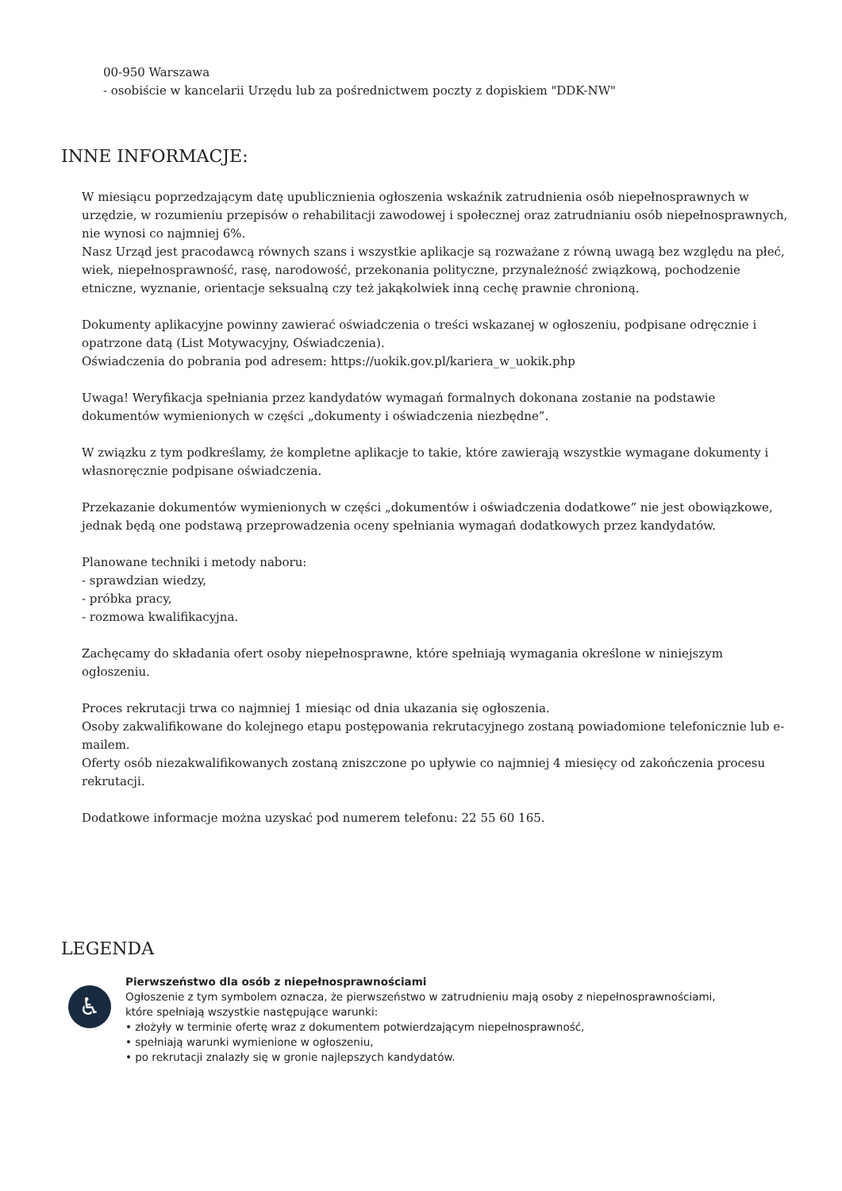00-950 Warszawa
- osobiście w kancelarii Urzędu lub za pośrednictwem poczty z dopiskiem "DDK-NW"
INNE INFORMACJE:
W miesiącu poprzedzającym datę upublicznienia ogłoszenia wskaźnik zatrudnienia osób niepełnosprawnych w urzędzie, w rozumieniu przepisów o rehabilitacji zawodowej i społecznej oraz zatrudnianiu osób niepełnosprawnych, nie wynosi co najmniej 6%.
Nasz Urząd jest pracodawcą równych szans i wszystkie aplikacje są rozważane z równą uwagą bez względu na płeć, wiek, niepełnosprawność, rasę, narodowość, przekonania polityczne, przynależność związkową, pochodzenie etniczne, wyznanie, orientacje seksualną czy też jakąkolwiek inną cechę prawnie chronioną.
Dokumenty aplikacyjne powinny zawierać oświadczenia o treści wskazanej w ogłoszeniu, podpisane odręcznie i opatrzone datą (List Motywacyjny, Oświadczenia).
Oświadczenia do pobrania pod adresem: https://uokik.gov.pl/kariera_w_uokik.php
Uwaga! Weryfikacja spełniania przez kandydatów wymagań formalnych dokonana zostanie na podstawie dokumentów wymienionych w części „dokumenty i oświadczenia niezbędne”.
W związku z tym podkreślamy, że kompletne aplikacje to takie, które zawierają wszystkie wymagane dokumenty i własnoręcznie podpisane oświadczenia.
Przekazanie dokumentów wymienionych w części „dokumentów i oświadczenia dodatkowe” nie jest obowiązkowe, jednak będą one podstawą przeprowadzenia oceny spełniania wymagań dodatkowych przez kandydatów.
Planowane techniki i metody naboru:
- sprawdzian wiedzy,
- próbka pracy,
- rozmowa kwalifikacyjna.
Zachęcamy do składania ofert osoby niepełnosprawne, które spełniają wymagania określone w niniejszym ogłoszeniu.
Proces rekrutacji trwa co najmniej 1 miesiąc od dnia ukazania się ogłoszenia.
Osoby zakwalifikowane do kolejnego etapu postępowania rekrutacyjnego zostaną powiadomione telefonicznie lub e-mailem.
Oferty osób niezakwalifikowanych zostaną zniszczone po upływie co najmniej 4 miesięcy od zakończenia procesu rekrutacji.
Dodatkowe informacje można uzyskać pod numerem telefonu: 22 55 60 165.
LEGENDA
♿
Pierwszeństwo dla osób z niepełnosprawnościami
Ogłoszenie z tym symbolem oznacza, że pierwszeństwo w zatrudnieniu mają osoby z niepełnosprawnościami,
które spełniają wszystkie następujące warunki:
• złożyły w terminie ofertę wraz z dokumentem potwierdzającym niepełnosprawność,
• spełniają warunki wymienione w ogłoszeniu,
• po rekrutacji znalazły się w gronie najlepszych kandydatów.